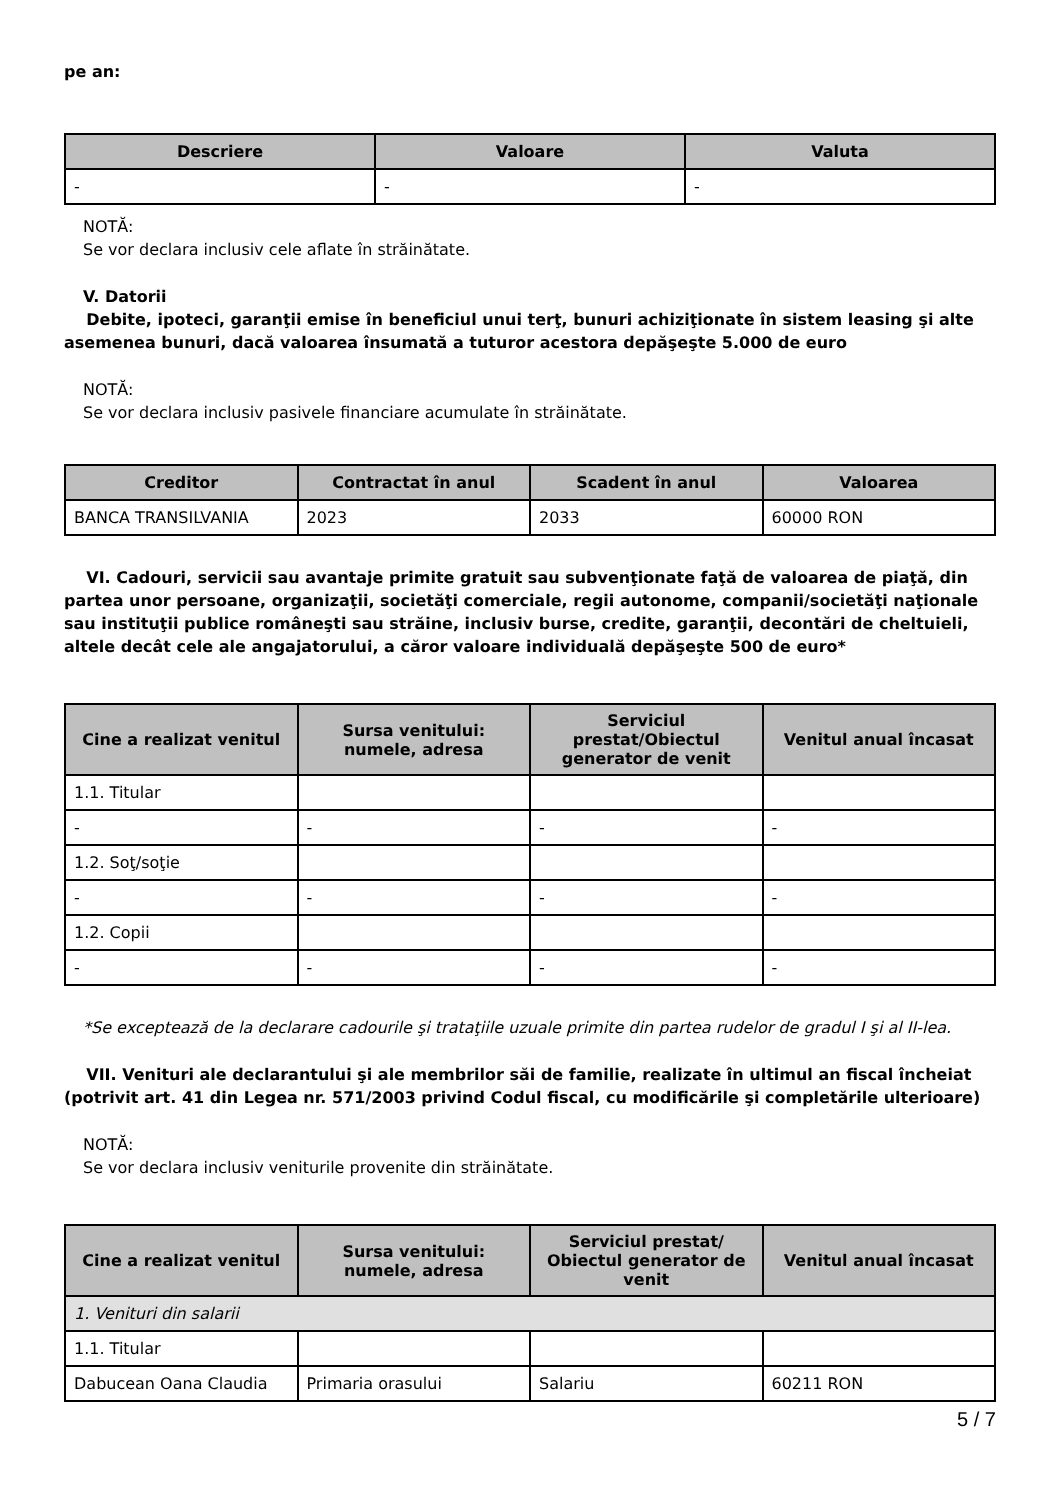pe an:
| Descriere | Valoare | Valuta |
| --- | --- | --- |
| - | - | - |
NOTĂ:
Se vor declara inclusiv cele aflate în străinătate.
V. Datorii
Debite, ipoteci, garanţii emise în beneficiul unui terţ, bunuri achiziţionate în sistem leasing şi alte asemenea bunuri, dacă valoarea însumată a tuturor acestora depăşeşte 5.000 de euro
NOTĂ:
Se vor declara inclusiv pasivele financiare acumulate în străinătate.
| Creditor | Contractat în anul | Scadent în anul | Valoarea |
| --- | --- | --- | --- |
| BANCA TRANSILVANIA | 2023 | 2033 | 60000 RON |
VI. Cadouri, servicii sau avantaje primite gratuit sau subvenţionate faţă de valoarea de piaţă, din partea unor persoane, organizaţii, societăţi comerciale, regii autonome, companii/societăţi naţionale sau instituţii publice româneşti sau străine, inclusiv burse, credite, garanţii, decontări de cheltuieli, altele decât cele ale angajatorului, a căror valoare individuală depăşeşte 500 de euro*
| Cine a realizat venitul | Sursa venitului: numele, adresa | Serviciul prestat/Obiectul generator de venit | Venitul anual încasat |
| --- | --- | --- | --- |
| 1.1. Titular | | | |
| - | - | - | - |
| 1.2. Soţ/soţie | | | |
| - | - | - | - |
| 1.2. Copii | | | |
| - | - | - | - |
*Se exceptează de la declarare cadourile şi trataţiile uzuale primite din partea rudelor de gradul I şi al II-lea.
VII. Venituri ale declarantului şi ale membrilor săi de familie, realizate în ultimul an fiscal încheiat (potrivit art. 41 din Legea nr. 571/2003 privind Codul fiscal, cu modificările şi completările ulterioare)
NOTĂ:
Se vor declara inclusiv veniturile provenite din străinătate.
| Cine a realizat venitul | Sursa venitului: numele, adresa | Serviciul prestat/ Obiectul generator de venit | Venitul anual încasat |
| --- | --- | --- | --- |
| 1. Venituri din salarii | | | |
| 1.1. Titular | | | |
| Dabucean Oana Claudia | Primaria orasului | Salariu | 60211 RON |
5 / 7